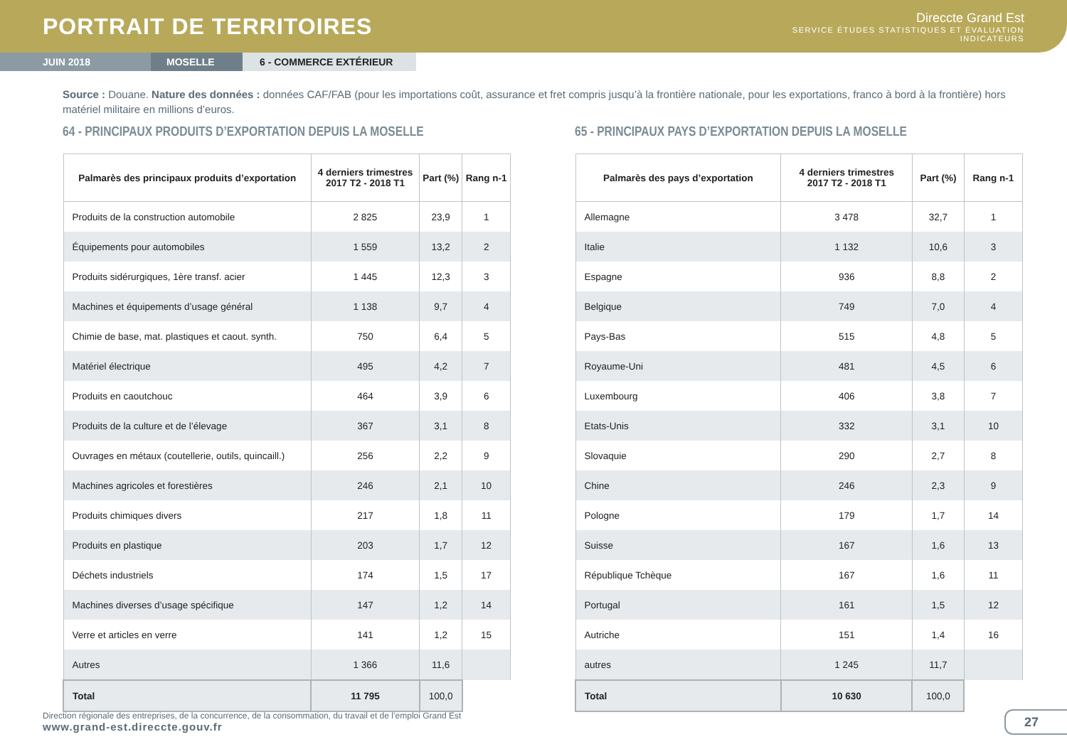PORTRAIT DE TERRITOIRES
Direccte Grand Est
SERVICE ÉTUDES STATISTIQUES ET ÉVALUATION
INDICATEURS
JUIN 2018 MOSELLE 6 - COMMERCE EXTÉRIEUR
Source : Douane. Nature des données : données CAF/FAB (pour les importations coût, assurance et fret compris jusqu’à la frontière nationale, pour les exportations, franco à bord à la frontière) hors matériel militaire en millions d’euros.
64 - PRINCIPAUX PRODUITS D’EXPORTATION DEPUIS LA MOSELLE
| Palmarès des principaux produits d’exportation | 4 derniers trimestres 2017 T2 - 2018 T1 | Part (%) | Rang n-1 |
| --- | --- | --- | --- |
| Produits de la construction automobile | 2 825 | 23,9 | 1 |
| Équipements pour automobiles | 1 559 | 13,2 | 2 |
| Produits sidérurgiques, 1ère transf. acier | 1 445 | 12,3 | 3 |
| Machines et équipements d’usage général | 1 138 | 9,7 | 4 |
| Chimie de base, mat. plastiques et caout. synth. | 750 | 6,4 | 5 |
| Matériel électrique | 495 | 4,2 | 7 |
| Produits en caoutchouc | 464 | 3,9 | 6 |
| Produits de la culture et de l’élevage | 367 | 3,1 | 8 |
| Ouvrages en métaux (coutellerie, outils, quincaill.) | 256 | 2,2 | 9 |
| Machines agricoles et forestières | 246 | 2,1 | 10 |
| Produits chimiques divers | 217 | 1,8 | 11 |
| Produits en plastique | 203 | 1,7 | 12 |
| Déchets industriels | 174 | 1,5 | 17 |
| Machines diverses d’usage spécifique | 147 | 1,2 | 14 |
| Verre et articles en verre | 141 | 1,2 | 15 |
| Autres | 1 366 | 11,6 | |
| Total | 11 795 | 100,0 | |
65 - PRINCIPAUX PAYS D’EXPORTATION DEPUIS LA MOSELLE
| Palmarès des pays d’exportation | 4 derniers trimestres 2017 T2 - 2018 T1 | Part (%) | Rang n-1 |
| --- | --- | --- | --- |
| Allemagne | 3 478 | 32,7 | 1 |
| Italie | 1 132 | 10,6 | 3 |
| Espagne | 936 | 8,8 | 2 |
| Belgique | 749 | 7,0 | 4 |
| Pays-Bas | 515 | 4,8 | 5 |
| Royaume-Uni | 481 | 4,5 | 6 |
| Luxembourg | 406 | 3,8 | 7 |
| Etats-Unis | 332 | 3,1 | 10 |
| Slovaquie | 290 | 2,7 | 8 |
| Chine | 246 | 2,3 | 9 |
| Pologne | 179 | 1,7 | 14 |
| Suisse | 167 | 1,6 | 13 |
| République Tchèque | 167 | 1,6 | 11 |
| Portugal | 161 | 1,5 | 12 |
| Autriche | 151 | 1,4 | 16 |
| autres | 1 245 | 11,7 | |
| Total | 10 630 | 100,0 | |
Direction régionale des entreprises, de la concurrence, de la consommation, du travail et de l’emploi Grand Est
www.grand-est.direccte.gouv.fr
27